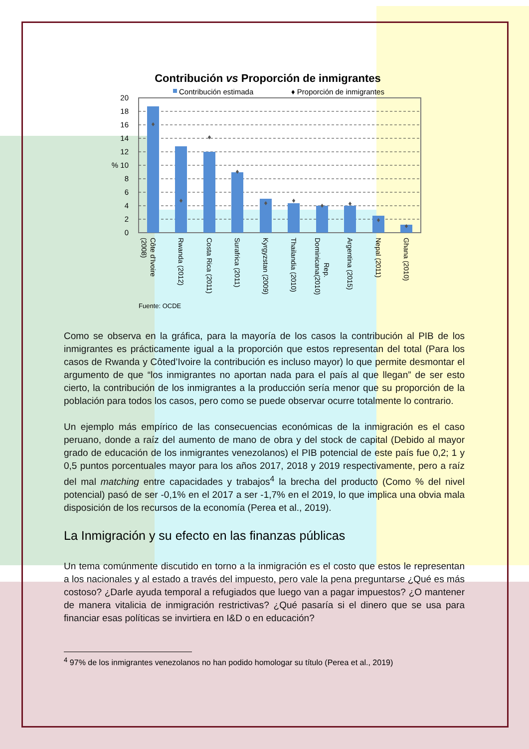Contribución vs Proporción de inmigrantes
Contribución estimada
♦ Proporción de inmigrantes
20
18
16
14
12
% 10
8
6
4
2
0
♦
♦
♦
♦
♦
♦
♦
♦
♦
♦
Côte d'Ivoire
(2008)
Rwanda (2012)
Costa Rica (2011)
Surafrica (2011)
Kyrgyzstan (2009)
Thailandia (2010)
Rep.
Dominicana(2010)
Argentina (2015)
Nepal (2011)
Ghana (2010)
Fuente: OCDE
Como se observa en la gráfica, para la mayoría de los casos la contribución al PIB de los inmigrantes es prácticamente igual a la proporción que estos representan del total (Para los casos de Rwanda y Côted’Ivoire la contribución es incluso mayor) lo que permite desmontar el argumento de que “los inmigrantes no aportan nada para el país al que llegan” de ser esto cierto, la contribución de los inmigrantes a la producción sería menor que su proporción de la población para todos los casos, pero como se puede observar ocurre totalmente lo contrario.
Un ejemplo más empírico de las consecuencias económicas de la inmigración es el caso peruano, donde a raíz del aumento de mano de obra y del stock de capital (Debido al mayor grado de educación de los inmigrantes venezolanos) el PIB potencial de este país fue 0,2; 1 y 0,5 puntos porcentuales mayor para los años 2017, 2018 y 2019 respectivamente, pero a raíz del mal matching entre capacidades y trabajos<sup>4</sup> la brecha del producto (Como % del nivel potencial) pasó de ser -0,1% en el 2017 a ser -1,7% en el 2019, lo que implica una obvia mala disposición de los recursos de la economía (Perea et al., 2019).
La Inmigración y su efecto en las finanzas públicas
Un tema comúnmente discutido en torno a la inmigración es el costo que estos le representan a los nacionales y al estado a través del impuesto, pero vale la pena preguntarse ¿Qué es más costoso? ¿Darle ayuda temporal a refugiados que luego van a pagar impuestos? ¿O mantener de manera vitalicia de inmigración restrictivas? ¿Qué pasaría si el dinero que se usa para financiar esas políticas se invirtiera en I&D o en educación?
<sup>4</sup> 97% de los inmigrantes venezolanos no han podido homologar su título (Perea et al., 2019)